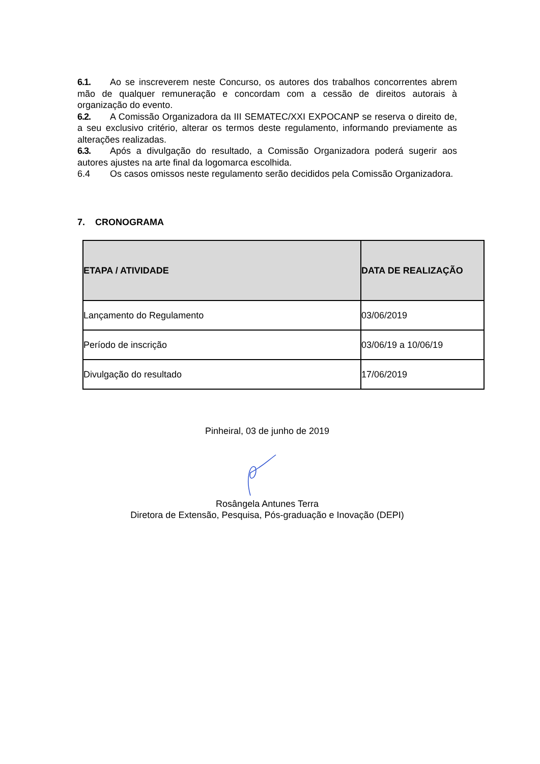6.1. Ao se inscreverem neste Concurso, os autores dos trabalhos concorrentes abrem mão de qualquer remuneração e concordam com a cessão de direitos autorais à organização do evento.
6.2. A Comissão Organizadora da III SEMATEC/XXI EXPOCANP se reserva o direito de, a seu exclusivo critério, alterar os termos deste regulamento, informando previamente as alterações realizadas.
6.3. Após a divulgação do resultado, a Comissão Organizadora poderá sugerir aos autores ajustes na arte final da logomarca escolhida.
6.4 Os casos omissos neste regulamento serão decididos pela Comissão Organizadora.
7. CRONOGRAMA
| ETAPA / ATIVIDADE | DATA DE REALIZAÇÃO |
| --- | --- |
| Lançamento do Regulamento | 03/06/2019 |
| Período de inscrição | 03/06/19 a 10/06/19 |
| Divulgação do resultado | 17/06/2019 |
Pinheiral, 03 de junho de 2019
Rosângela Antunes Terra
Diretora de Extensão, Pesquisa, Pós-graduação e Inovação (DEPI)